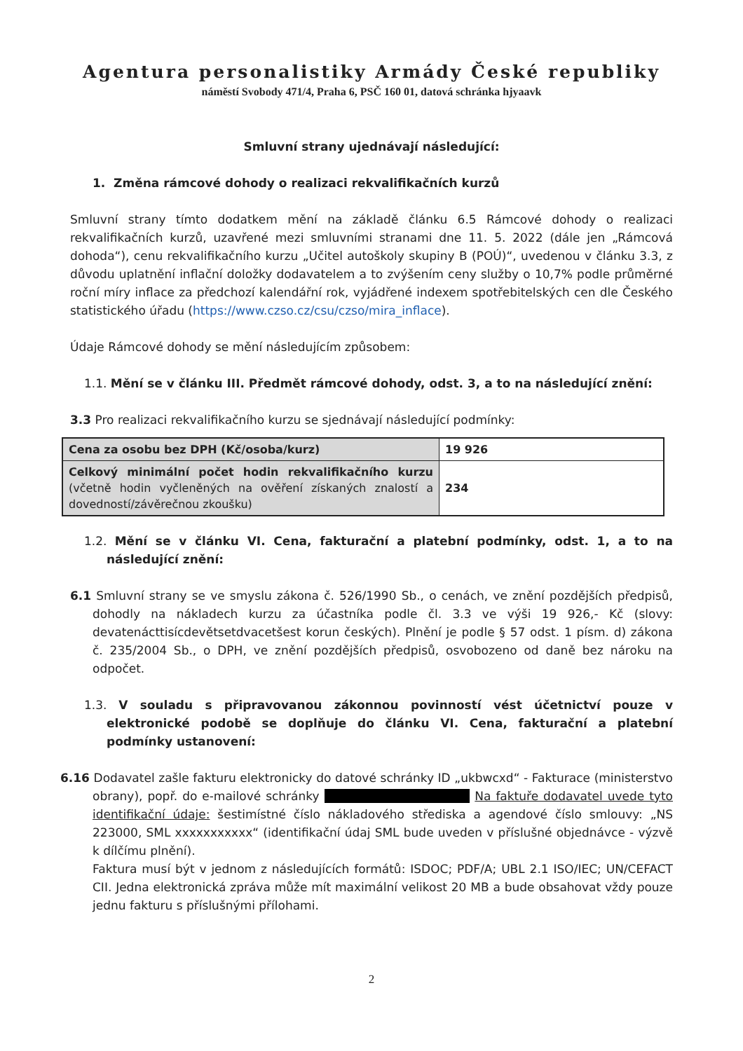Agentura personalistiky Armády České republiky
náměstí Svobody 471/4, Praha 6, PSČ 160 01, datová schránka hjyaavk
Smluvní strany ujednávají následující:
1. Změna rámcové dohody o realizaci rekvalifikačních kurzů
Smluvní strany tímto dodatkem mění na základě článku 6.5 Rámcové dohody o realizaci rekvalifikačních kurzů, uzavřené mezi smluvními stranami dne 11. 5. 2022 (dále jen „Rámcová dohoda“), cenu rekvalifikačního kurzu „Učitel autoškoly skupiny B (POÚ)“, uvedenou v článku 3.3, z důvodu uplatnění inflační doložky dodavatelem a to zvýšením ceny služby o 10,7% podle průměrné roční míry inflace za předchozí kalendářní rok, vyjádřené indexem spotřebitelských cen dle Českého statistického úřadu (https://www.czso.cz/csu/czso/mira_inflace).
Údaje Rámcové dohody se mění následujícím způsobem:
1.1. Mění se v článku III. Předmět rámcové dohody, odst. 3, a to na následující znění:
3.3 Pro realizaci rekvalifikačního kurzu se sjednávají následující podmínky:
| Cena za osobu bez DPH (Kč/osoba/kurz) | 19 926 |
| Celkový minimální počet hodin rekvalifikačního kurzu (včetně hodin vyčleněných na ověření získaných znalostí a dovedností/závěrečnou zkoušku) | 234 |
1.2. Mění se v článku VI. Cena, fakturační a platební podmínky, odst. 1, a to na následující znění:
6.1 Smluvní strany se ve smyslu zákona č. 526/1990 Sb., o cenách, ve znění pozdějších předpisů, dohodly na nákladech kurzu za účastníka podle čl. 3.3 ve výši 19 926,- Kč (slovy: devatenácttisícdevětsetdvacetšest korun českých). Plnění je podle § 57 odst. 1 písm. d) zákona č. 235/2004 Sb., o DPH, ve znění pozdějších předpisů, osvobozeno od daně bez nároku na odpočet.
1.3. V souladu s připravovanou zákonnou povinností vést účetnictví pouze v elektronické podobě se doplňuje do článku VI. Cena, fakturační a platební podmínky ustanovení:
6.16 Dodavatel zašle fakturu elektronicky do datové schránky ID „ukbwcxd“ - Fakturace (ministerstvo obrany), popř. do e-mailové schránky Na faktuře dodavatel uvede tyto identifikační údaje: šestimístné číslo nákladového střediska a agendové číslo smlouvy: „NS 223000, SML xxxxxxxxxxx“ (identifikační údaj SML bude uveden v příslušné objednávce - výzvě k dílčímu plnění).
Faktura musí být v jednom z následujících formátů: ISDOC; PDF/A; UBL 2.1 ISO/IEC; UN/CEFACT CII. Jedna elektronická zpráva může mít maximální velikost 20 MB a bude obsahovat vždy pouze jednu fakturu s příslušnými přílohami.
2